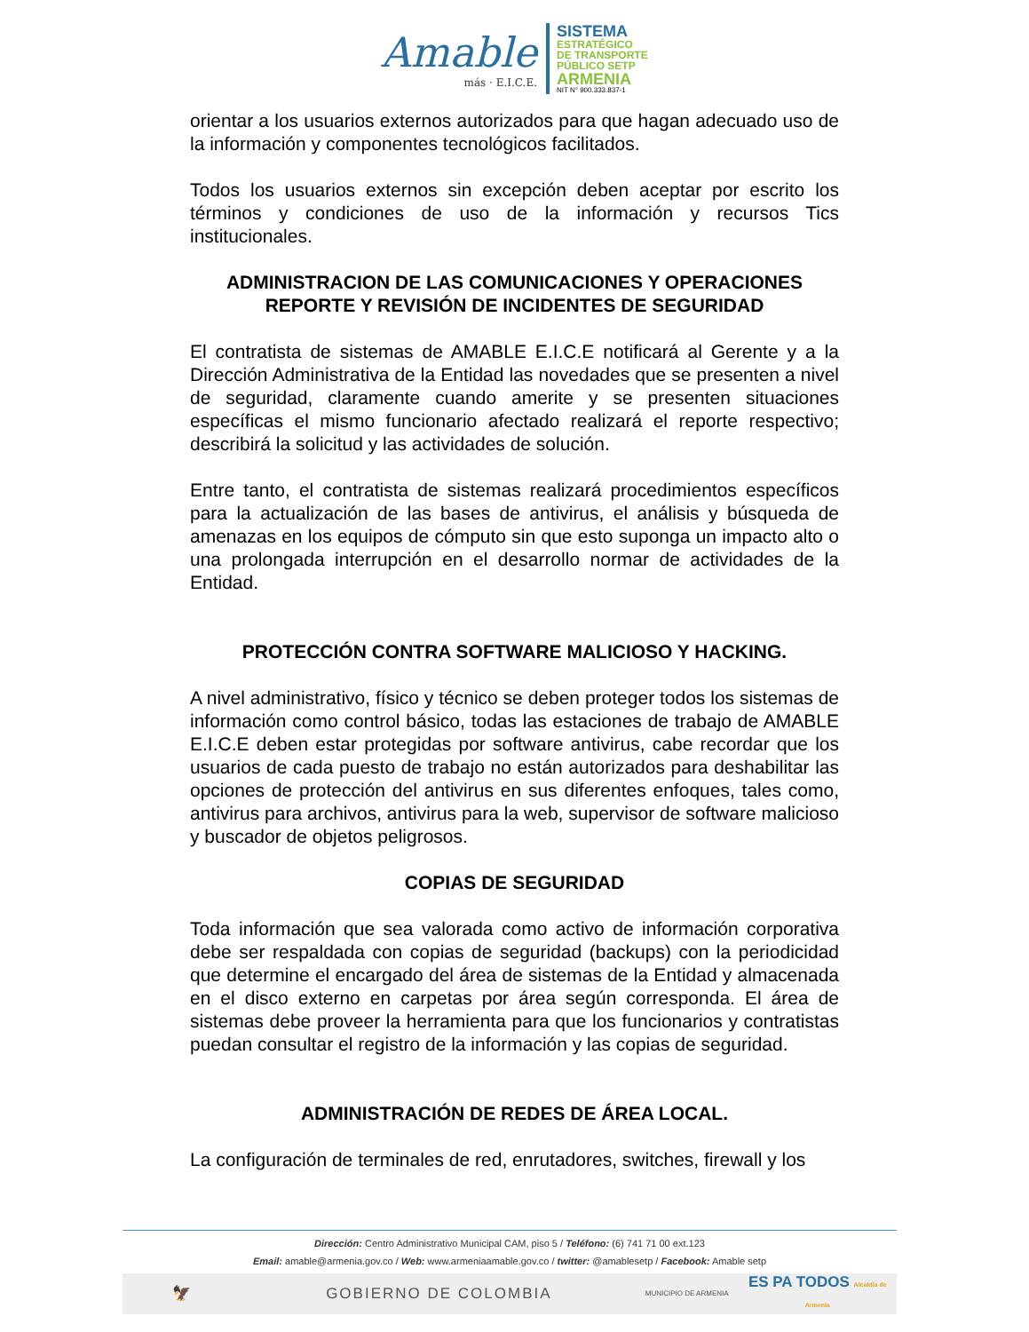Amable
más · E.I.C.E.
SISTEMA
ESTRATÉGICO
DE TRANSPORTE
PÚBLICO SETP
ARMENIA
NIT N° 900.333.837-1
orientar a los usuarios externos autorizados para que hagan adecuado uso de la información y componentes tecnológicos facilitados.
Todos los usuarios externos sin excepción deben aceptar por escrito los términos y condiciones de uso de la información y recursos Tics institucionales.
ADMINISTRACION DE LAS COMUNICACIONES Y OPERACIONES
REPORTE Y REVISIÓN DE INCIDENTES DE SEGURIDAD
El contratista de sistemas de AMABLE E.I.C.E notificará al Gerente y a la Dirección Administrativa de la Entidad las novedades que se presenten a nivel de seguridad, claramente cuando amerite y se presenten situaciones específicas el mismo funcionario afectado realizará el reporte respectivo; describirá la solicitud y las actividades de solución.
Entre tanto, el contratista de sistemas realizará procedimientos específicos para la actualización de las bases de antivirus, el análisis y búsqueda de amenazas en los equipos de cómputo sin que esto suponga un impacto alto o una prolongada interrupción en el desarrollo normar de actividades de la Entidad.
PROTECCIÓN CONTRA SOFTWARE MALICIOSO Y HACKING.
A nivel administrativo, físico y técnico se deben proteger todos los sistemas de información como control básico, todas las estaciones de trabajo de AMABLE E.I.C.E deben estar protegidas por software antivirus, cabe recordar que los usuarios de cada puesto de trabajo no están autorizados para deshabilitar las opciones de protección del antivirus en sus diferentes enfoques, tales como, antivirus para archivos, antivirus para la web, supervisor de software malicioso y buscador de objetos peligrosos.
COPIAS DE SEGURIDAD
Toda información que sea valorada como activo de información corporativa debe ser respaldada con copias de seguridad (backups) con la periodicidad que determine el encargado del área de sistemas de la Entidad y almacenada en el disco externo en carpetas por área según corresponda. El área de sistemas debe proveer la herramienta para que los funcionarios y contratistas puedan consultar el registro de la información y las copias de seguridad.
ADMINISTRACIÓN DE REDES DE ÁREA LOCAL.
La configuración de terminales de red, enrutadores, switches, firewall y los
Dirección: Centro Administrativo Municipal CAM, piso 5 / Teléfono: (6) 741 71 00 ext.123
Email: amable@armenia.gov.co / Web: www.armeniaamable.gov.co / twitter: @amablesetp / Facebook: Amable setp
🦅 GOBIERNO DE COLOMBIA MUNICIPIO DE ARMENIA ES PA TODOS Alcaldía de Armenia